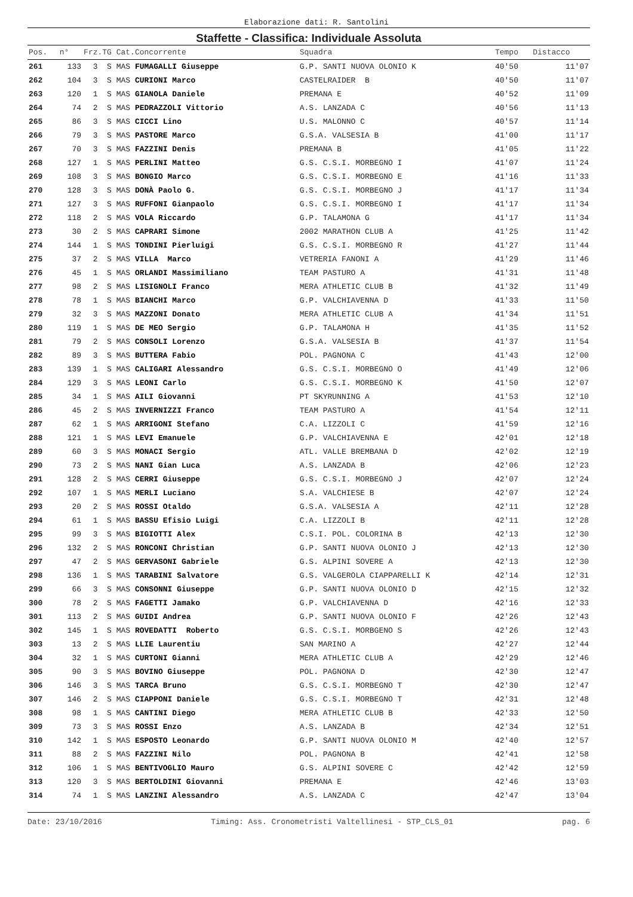Elaborazione dati: R. Santolini
Staffette - Classifica: Individuale Assoluta
| Pos. | n° | Frz.TG Cat.Concorrente | Squadra | Tempo | Distacco |
| --- | --- | --- | --- | --- | --- |
| 261 | 133 | 3 S MAS FUMAGALLI Giuseppe | G.P. SANTI NUOVA OLONIO K | 40'50 | 11'07 |
| 262 | 104 | 3 S MAS CURIONI Marco | CASTELRAIDER B | 40'50 | 11'07 |
| 263 | 120 | 1 S MAS GIANOLA Daniele | PREMANA E | 40'52 | 11'09 |
| 264 | 74 | 2 S MAS PEDRAZZOLI Vittorio | A.S. LANZADA C | 40'56 | 11'13 |
| 265 | 86 | 3 S MAS CICCI Lino | U.S. MALONNO C | 40'57 | 11'14 |
| 266 | 79 | 3 S MAS PASTORE Marco | G.S.A. VALSESIA B | 41'00 | 11'17 |
| 267 | 70 | 3 S MAS FAZZINI Denis | PREMANA B | 41'05 | 11'22 |
| 268 | 127 | 1 S MAS PERLINI Matteo | G.S. C.S.I. MORBEGNO I | 41'07 | 11'24 |
| 269 | 108 | 3 S MAS BONGIO Marco | G.S. C.S.I. MORBEGNO E | 41'16 | 11'33 |
| 270 | 128 | 3 S MAS DONÀ Paolo G. | G.S. C.S.I. MORBEGNO J | 41'17 | 11'34 |
| 271 | 127 | 3 S MAS RUFFONI Gianpaolo | G.S. C.S.I. MORBEGNO I | 41'17 | 11'34 |
| 272 | 118 | 2 S MAS VOLA Riccardo | G.P. TALAMONA G | 41'17 | 11'34 |
| 273 | 30 | 2 S MAS CAPRARI Simone | 2002 MARATHON CLUB A | 41'25 | 11'42 |
| 274 | 144 | 1 S MAS TONDINI Pierluigi | G.S. C.S.I. MORBEGNO R | 41'27 | 11'44 |
| 275 | 37 | 2 S MAS VILLA Marco | VETRERIA FANONI A | 41'29 | 11'46 |
| 276 | 45 | 1 S MAS ORLANDI Massimiliano | TEAM PASTURO A | 41'31 | 11'48 |
| 277 | 98 | 2 S MAS LISIGNOLI Franco | MERA ATHLETIC CLUB B | 41'32 | 11'49 |
| 278 | 78 | 1 S MAS BIANCHI Marco | G.P. VALCHIAVENNA D | 41'33 | 11'50 |
| 279 | 32 | 3 S MAS MAZZONI Donato | MERA ATHLETIC CLUB A | 41'34 | 11'51 |
| 280 | 119 | 1 S MAS DE MEO Sergio | G.P. TALAMONA H | 41'35 | 11'52 |
| 281 | 79 | 2 S MAS CONSOLI Lorenzo | G.S.A. VALSESIA B | 41'37 | 11'54 |
| 282 | 89 | 3 S MAS BUTTERA Fabio | POL. PAGNONA C | 41'43 | 12'00 |
| 283 | 139 | 1 S MAS CALIGARI Alessandro | G.S. C.S.I. MORBEGNO O | 41'49 | 12'06 |
| 284 | 129 | 3 S MAS LEONI Carlo | G.S. C.S.I. MORBEGNO K | 41'50 | 12'07 |
| 285 | 34 | 1 S MAS AILI Giovanni | PT SKYRUNNING A | 41'53 | 12'10 |
| 286 | 45 | 2 S MAS INVERNIZZI Franco | TEAM PASTURO A | 41'54 | 12'11 |
| 287 | 62 | 1 S MAS ARRIGONI Stefano | C.A. LIZZOLI C | 41'59 | 12'16 |
| 288 | 121 | 1 S MAS LEVI Emanuele | G.P. VALCHIAVENNA E | 42'01 | 12'18 |
| 289 | 60 | 3 S MAS MONACI Sergio | ATL. VALLE BREMBANA D | 42'02 | 12'19 |
| 290 | 73 | 2 S MAS NANI Gian Luca | A.S. LANZADA B | 42'06 | 12'23 |
| 291 | 128 | 2 S MAS CERRI Giuseppe | G.S. C.S.I. MORBEGNO J | 42'07 | 12'24 |
| 292 | 107 | 1 S MAS MERLI Luciano | S.A. VALCHIESE B | 42'07 | 12'24 |
| 293 | 20 | 2 S MAS ROSSI Otaldo | G.S.A. VALSESIA A | 42'11 | 12'28 |
| 294 | 61 | 1 S MAS BASSU Efisio Luigi | C.A. LIZZOLI B | 42'11 | 12'28 |
| 295 | 99 | 3 S MAS BIGIOTTI Alex | C.S.I. POL. COLORINA B | 42'13 | 12'30 |
| 296 | 132 | 2 S MAS RONCONI Christian | G.P. SANTI NUOVA OLONIO J | 42'13 | 12'30 |
| 297 | 47 | 2 S MAS GERVASONI Gabriele | G.S. ALPINI SOVERE A | 42'13 | 12'30 |
| 298 | 136 | 1 S MAS TARABINI Salvatore | G.S. VALGEROLA CIAPPARELLI K | 42'14 | 12'31 |
| 299 | 66 | 3 S MAS CONSONNI Giuseppe | G.P. SANTI NUOVA OLONIO D | 42'15 | 12'32 |
| 300 | 78 | 2 S MAS FAGETTI Jamako | G.P. VALCHIAVENNA D | 42'16 | 12'33 |
| 301 | 113 | 2 S MAS GUIDI Andrea | G.P. SANTI NUOVA OLONIO F | 42'26 | 12'43 |
| 302 | 145 | 1 S MAS ROVEDATTI Roberto | G.S. C.S.I. MORBGENO S | 42'26 | 12'43 |
| 303 | 13 | 2 S MAS LLIE Laurentiu | SAN MARINO A | 42'27 | 12'44 |
| 304 | 32 | 1 S MAS CURTONI Gianni | MERA ATHLETIC CLUB A | 42'29 | 12'46 |
| 305 | 90 | 3 S MAS BOVINO Giuseppe | POL. PAGNONA D | 42'30 | 12'47 |
| 306 | 146 | 3 S MAS TARCA Bruno | G.S. C.S.I. MORBEGNO T | 42'30 | 12'47 |
| 307 | 146 | 2 S MAS CIAPPONI Daniele | G.S. C.S.I. MORBEGNO T | 42'31 | 12'48 |
| 308 | 98 | 1 S MAS CANTINI Diego | MERA ATHLETIC CLUB B | 42'33 | 12'50 |
| 309 | 73 | 3 S MAS ROSSI Enzo | A.S. LANZADA B | 42'34 | 12'51 |
| 310 | 142 | 1 S MAS ESPOSTO Leonardo | G.P. SANTI NUOVA OLONIO M | 42'40 | 12'57 |
| 311 | 88 | 2 S MAS FAZZINI Nilo | POL. PAGNONA B | 42'41 | 12'58 |
| 312 | 106 | 1 S MAS BENTIVOGLIO Mauro | G.S. ALPINI SOVERE C | 42'42 | 12'59 |
| 313 | 120 | 3 S MAS BERTOLDINI Giovanni | PREMANA E | 42'46 | 13'03 |
| 314 | 74 | 1 S MAS LANZINI Alessandro | A.S. LANZADA C | 42'47 | 13'04 |
Date: 23/10/2016 Timing: Ass. Cronometristi Valtellinesi - STP_CLS_01 pag. 6